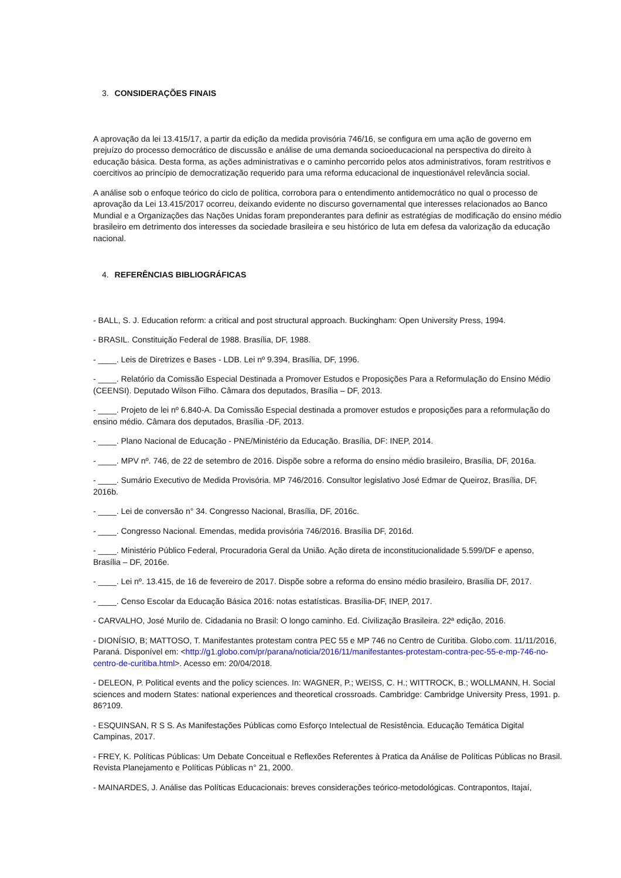3. CONSIDERAÇÕES FINAIS
A aprovação da lei 13.415/17, a partir da edição da medida provisória 746/16, se configura em uma ação de governo em prejuízo do processo democrático de discussão e análise de uma demanda socioeducacional na perspectiva do direito à educação básica. Desta forma, as ações administrativas e o caminho percorrido pelos atos administrativos, foram restritivos e coercitivos ao princípio de democratização requerido para uma reforma educacional de inquestionável relevância social.
A análise sob o enfoque teórico do ciclo de política, corrobora para o entendimento antidemocrático no qual o processo de aprovação da Lei 13.415/2017 ocorreu, deixando evidente no discurso governamental que interesses relacionados ao Banco Mundial e a Organizações das Nações Unidas foram preponderantes para definir as estratégias de modificação do ensino médio brasileiro em detrimento dos interesses da sociedade brasileira e seu histórico de luta em defesa da valorização da educação nacional.
4. REFERÊNCIAS BIBLIOGRÁFICAS
- BALL, S. J. Education reform: a critical and post structural approach. Buckingham: Open University Press, 1994.
- BRASIL. Constituição Federal de 1988. Brasília, DF, 1988.
- ____. Leis de Diretrizes e Bases - LDB. Lei nº 9.394, Brasília, DF, 1996.
- ____. Relatório da Comissão Especial Destinada a Promover Estudos e Proposições Para a Reformulação do Ensino Médio (CEENSI). Deputado Wilson Filho. Câmara dos deputados, Brasília – DF, 2013.
- ____. Projeto de lei nº 6.840-A. Da Comissão Especial destinada a promover estudos e proposições para a reformulação do ensino médio. Câmara dos deputados, Brasília -DF, 2013.
- ____. Plano Nacional de Educação - PNE/Ministério da Educação. Brasília, DF: INEP, 2014.
- ____. MPV nº. 746, de 22 de setembro de 2016. Dispõe sobre a reforma do ensino médio brasileiro, Brasília, DF, 2016a.
- ____. Sumário Executivo de Medida Provisória. MP 746/2016. Consultor legislativo José Edmar de Queiroz, Brasília, DF, 2016b.
- ____. Lei de conversão n° 34. Congresso Nacional, Brasília, DF, 2016c.
- ____. Congresso Nacional. Emendas, medida provisória 746/2016. Brasília DF, 2016d.
- ____. Ministério Público Federal, Procuradoria Geral da União. Ação direta de inconstitucionalidade 5.599/DF e apenso, Brasília – DF, 2016e.
- ____. Lei nº. 13.415, de 16 de fevereiro de 2017. Dispõe sobre a reforma do ensino médio brasileiro, Brasília DF, 2017.
- ____. Censo Escolar da Educação Básica 2016: notas estatísticas. Brasília-DF, INEP, 2017.
- CARVALHO, José Murilo de. Cidadania no Brasil: O longo caminho. Ed. Civilização Brasileira. 22ª edição, 2016.
- DIONÍSIO, B; MATTOSO, T. Manifestantes protestam contra PEC 55 e MP 746 no Centro de Curitiba. Globo.com. 11/11/2016, Paraná. Disponível em: <http://g1.globo.com/pr/parana/noticia/2016/11/manifestantes-protestam-contra-pec-55-e-mp-746-no-centro-de-curitiba.html>. Acesso em: 20/04/2018.
- DELEON, P. Political events and the policy sciences. In: WAGNER, P.; WEISS, C. H.; WITTROCK, B.; WOLLMANN, H. Social sciences and modern States: national experiences and theoretical crossroads. Cambridge: Cambridge University Press, 1991. p. 86?109.
- ESQUINSAN, R S S. As Manifestações Públicas como Esforço Intelectual de Resistência. Educação Temática Digital Campinas, 2017.
- FREY, K. Políticas Públicas: Um Debate Conceitual e Reflexões Referentes à Pratica da Análise de Políticas Públicas no Brasil. Revista Planejamento e Políticas Públicas n° 21, 2000.
- MAINARDES, J. Análise das Políticas Educacionais: breves considerações teórico-metodológicas. Contrapontos, Itajaí,